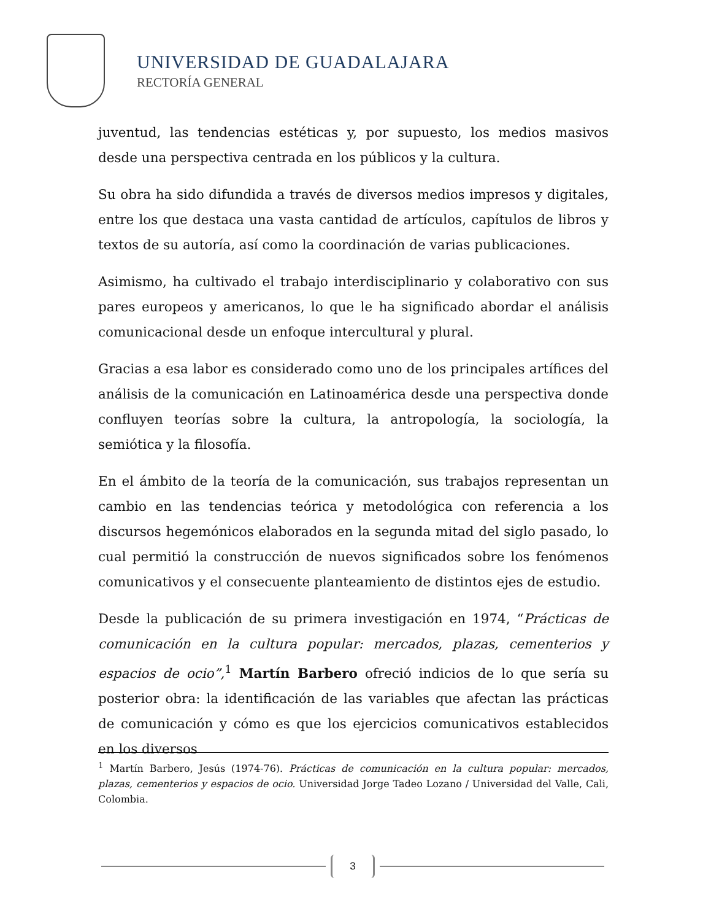UNIVERSIDAD DE GUADALAJARA
RECTORÍA GENERAL
juventud, las tendencias estéticas y, por supuesto, los medios masivos desde una perspectiva centrada en los públicos y la cultura.
Su obra ha sido difundida a través de diversos medios impresos y digitales, entre los que destaca una vasta cantidad de artículos, capítulos de libros y textos de su autoría, así como la coordinación de varias publicaciones.
Asimismo, ha cultivado el trabajo interdisciplinario y colaborativo con sus pares europeos y americanos, lo que le ha significado abordar el análisis comunicacional desde un enfoque intercultural y plural.
Gracias a esa labor es considerado como uno de los principales artífices del análisis de la comunicación en Latinoamérica desde una perspectiva donde confluyen teorías sobre la cultura, la antropología, la sociología, la semiótica y la filosofía.
En el ámbito de la teoría de la comunicación, sus trabajos representan un cambio en las tendencias teórica y metodológica con referencia a los discursos hegemónicos elaborados en la segunda mitad del siglo pasado, lo cual permitió la construcción de nuevos significados sobre los fenómenos comunicativos y el consecuente planteamiento de distintos ejes de estudio.
Desde la publicación de su primera investigación en 1974, “Prácticas de comunicación en la cultura popular: mercados, plazas, cementerios y espacios de ocio”,<sup>1</sup> Martín Barbero ofreció indicios de lo que sería su posterior obra: la identificación de las variables que afectan las prácticas de comunicación y cómo es que los ejercicios comunicativos establecidos en los diversos
<sup>1</sup> Martín Barbero, Jesús (1974-76). Prácticas de comunicación en la cultura popular: mercados, plazas, cementerios y espacios de ocio. Universidad Jorge Tadeo Lozano / Universidad del Valle, Cali, Colombia.
3